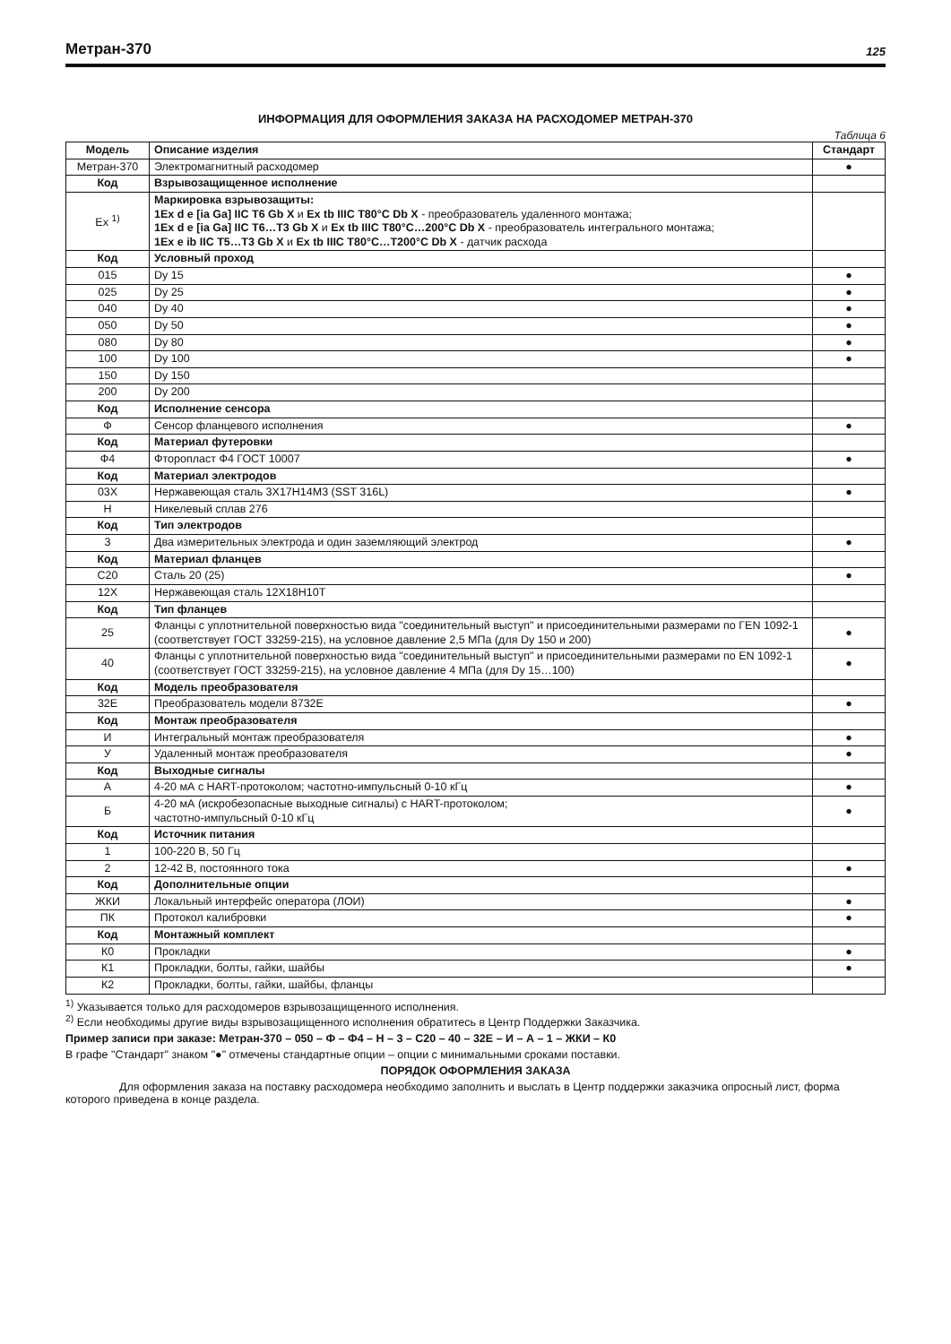Метран-370
125
ИНФОРМАЦИЯ ДЛЯ ОФОРМЛЕНИЯ ЗАКАЗА НА РАСХОДОМЕР МЕТРАН-370
Таблица 6
| Модель | Описание изделия | Стандарт |
| --- | --- | --- |
| Метран-370 | Электромагнитный расходомер | ● |
| Код | Взрывозащищенное исполнение | |
| Ex <sup>1)</sup> | Маркировка взрывозащиты: 1Ex d e [ia Ga] IIC T6 Gb X и Ex tb IIIC T80°C Db X - преобразователь удаленного монтажа; 1Ex d e [ia Ga] IIC T6…T3 Gb X и Ex tb IIIC T80°C…200°C Db X - преобразователь интегрального монтажа; 1Ex e ib IIC T5…T3 Gb X и Ex tb IIIC T80°C…T200°C Db X - датчик расхода | |
| Код | Условный проход | |
| 015 | Dy 15 | ● |
| 025 | Dy 25 | ● |
| 040 | Dy 40 | ● |
| 050 | Dy 50 | ● |
| 080 | Dy 80 | ● |
| 100 | Dy 100 | ● |
| 150 | Dy 150 | |
| 200 | Dy 200 | |
| Код | Исполнение сенсора | |
| Ф | Сенсор фланцевого исполнения | ● |
| Код | Материал футеровки | |
| Ф4 | Фторопласт Ф4 ГОСТ 10007 | ● |
| Код | Материал электродов | |
| 03Х | Нержавеющая сталь 3Х17Н14М3 (SST 316L) | ● |
| Н | Никелевый сплав 276 | |
| Код | Тип электродов | |
| 3 | Два измерительных электрода и один заземляющий электрод | ● |
| Код | Материал фланцев | |
| С20 | Сталь 20 (25) | ● |
| 12Х | Нержавеющая сталь 12Х18Н10Т | |
| Код | Тип фланцев | |
| 25 | Фланцы с уплотнительной поверхностью вида "соединительный выступ" и присоединительными размерами по ГЕN 1092-1 (соответствует ГОСТ 33259-215), на условное давление 2,5 МПа (для Dy 150 и 200) | ● |
| 40 | Фланцы с уплотнительной поверхностью вида "соединительный выступ" и присоединительными размерами по EN 1092-1 (соответствует ГОСТ 33259-215), на условное давление 4 МПа (для Dy 15…100) | ● |
| Код | Модель преобразователя | |
| 32Е | Преобразователь модели 8732Е | ● |
| Код | Монтаж преобразователя | |
| И | Интегральный монтаж преобразователя | ● |
| У | Удаленный монтаж преобразователя | ● |
| Код | Выходные сигналы | |
| А | 4-20 мА с HART-протоколом; частотно-импульсный 0-10 кГц | ● |
| Б | 4-20 мА (искробезопасные выходные сигналы) с HART-протоколом; частотно-импульсный 0-10 кГц | ● |
| Код | Источник питания | |
| 1 | 100-220 В, 50 Гц | |
| 2 | 12-42 В, постоянного тока | ● |
| Код | Дополнительные опции | |
| ЖКИ | Локальный интерфейс оператора (ЛОИ) | ● |
| ПК | Протокол калибровки | ● |
| Код | Монтажный комплект | |
| К0 | Прокладки | ● |
| К1 | Прокладки, болты, гайки, шайбы | ● |
| К2 | Прокладки, болты, гайки, шайбы, фланцы | |
<sup>1)</sup> Указывается только для расходомеров взрывозащищенного исполнения.
<sup>2)</sup> Если необходимы другие виды взрывозащищенного исполнения обратитесь в Центр Поддержки Заказчика.
Пример записи при заказе: Метран-370 – 050 – Ф – Ф4 – Н – 3 – С20 – 40 – 32Е – И – А – 1 – ЖКИ – К0
В графе "Стандарт" знаком "●" отмечены стандартные опции – опции с минимальными сроками поставки.
ПОРЯДОК ОФОРМЛЕНИЯ ЗАКАЗА
Для оформления заказа на поставку расходомера необходимо заполнить и выслать в Центр поддержки заказчика опросный лист, форма которого приведена в конце раздела.